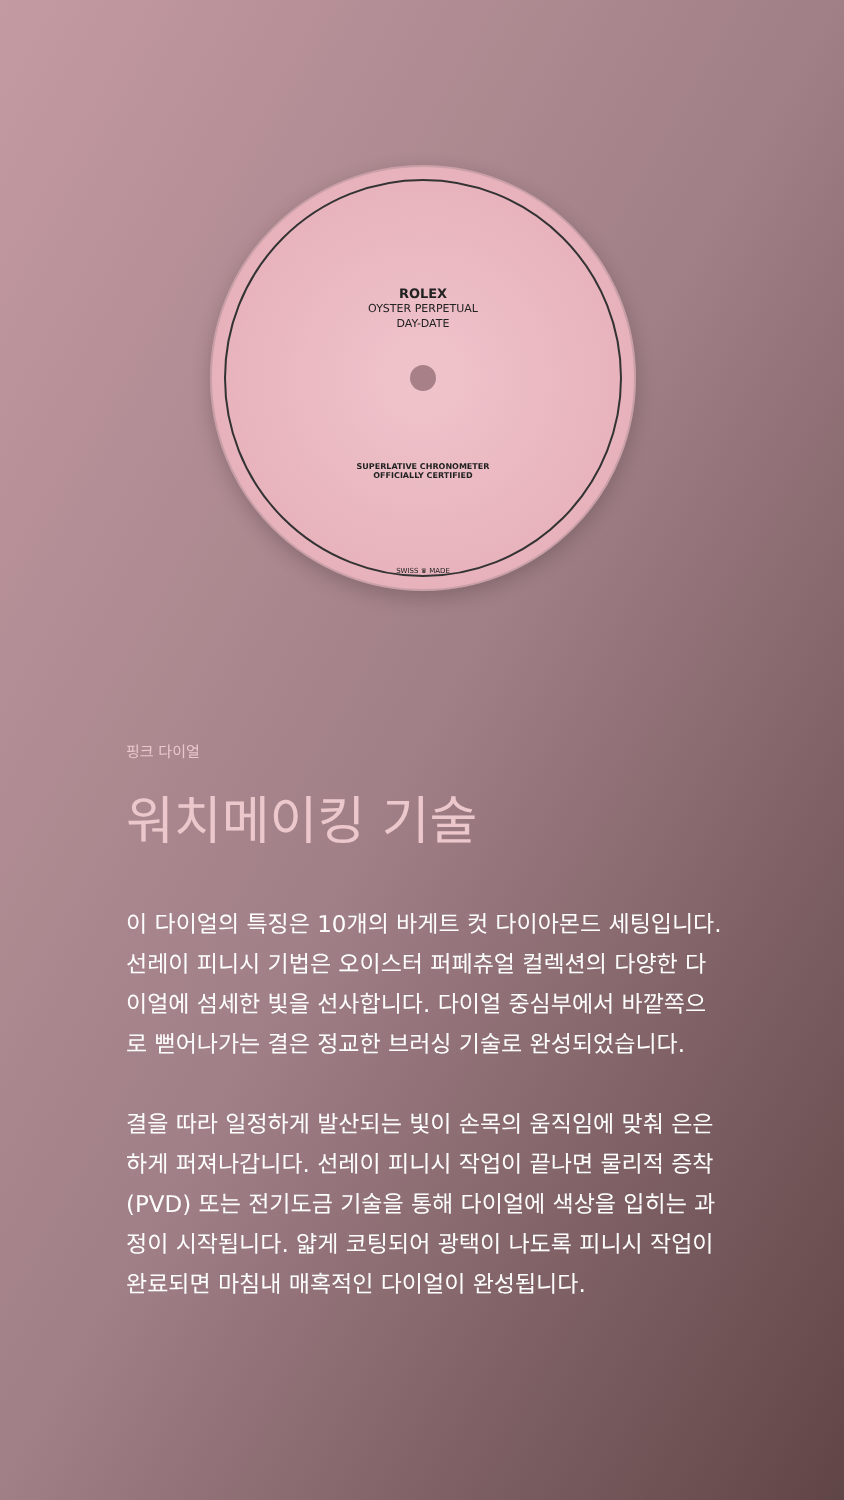ROLEX
OYSTER PERPETUAL
DAY-DATE
SUPERLATIVE CHRONOMETER
OFFICIALLY CERTIFIED
SWISS ♛ MADE
핑크 다이얼
워치메이킹 기술
이 다이얼의 특징은 10개의 바게트 컷 다이아몬드 세팅입니다. 선레이 피니시 기법은 오이스터 퍼페츄얼 컬렉션의 다양한 다이얼에 섬세한 빛을 선사합니다. 다이얼 중심부에서 바깥쪽으로 뻗어나가는 결은 정교한 브러싱 기술로 완성되었습니다.
결을 따라 일정하게 발산되는 빛이 손목의 움직임에 맞춰 은은하게 퍼져나갑니다. 선레이 피니시 작업이 끝나면 물리적 증착(PVD) 또는 전기도금 기술을 통해 다이얼에 색상을 입히는 과정이 시작됩니다. 얇게 코팅되어 광택이 나도록 피니시 작업이 완료되면 마침내 매혹적인 다이얼이 완성됩니다.